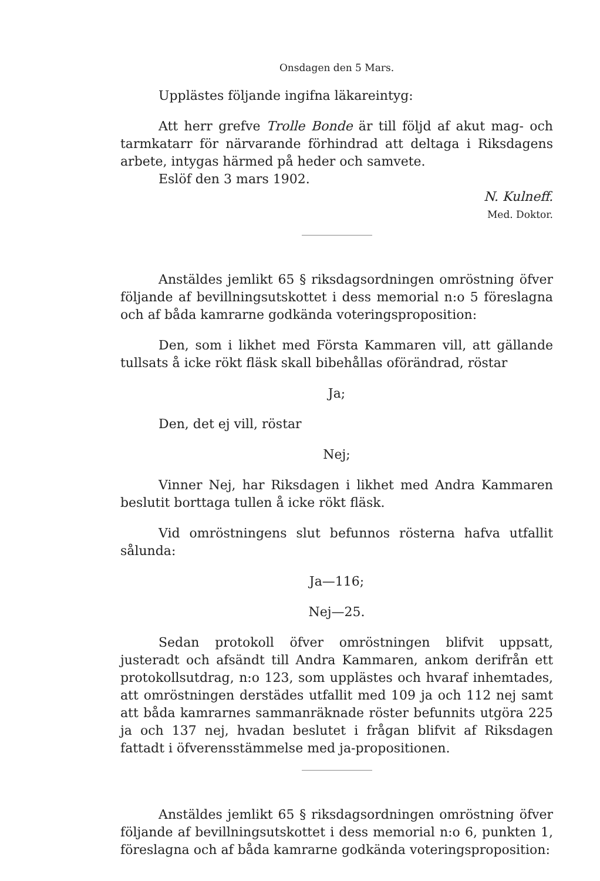Onsdagen den 5 Mars.
Upplästes följande ingifna läkareintyg:
Att herr grefve Trolle Bonde är till följd af akut mag- och tarmkatarr för närvarande förhindrad att deltaga i Riksdagens arbete, intygas härmed på heder och samvete.
Eslöf den 3 mars 1902.
N. Kulneff.
Med. Doktor.
Anstäldes jemlikt 65 § riksdagsordningen omröstning öfver följande af bevillningsutskottet i dess memorial n:o 5 föreslagna och af båda kamrarne godkända voteringsproposition:
Den, som i likhet med Första Kammaren vill, att gällande tullsats å icke rökt fläsk skall bibehållas oförändrad, röstar
Ja;
Den, det ej vill, röstar
Nej;
Vinner Nej, har Riksdagen i likhet med Andra Kammaren beslutit borttaga tullen å icke rökt fläsk.
Vid omröstningens slut befunnos rösterna hafva utfallit sålunda:
Ja—116;
Nej—25.
Sedan protokoll öfver omröstningen blifvit uppsatt, justeradt och afsändt till Andra Kammaren, ankom derifrån ett protokollsutdrag, n:o 123, som upplästes och hvaraf inhemtades, att omröstningen derstädes utfallit med 109 ja och 112 nej samt att båda kamrarnes sammanräknade röster befunnits utgöra 225 ja och 137 nej, hvadan beslutet i frågan blifvit af Riksdagen fattadt i öfverensstämmelse med ja-propositionen.
Anstäldes jemlikt 65 § riksdagsordningen omröstning öfver följande af bevillningsutskottet i dess memorial n:o 6, punkten 1, föreslagna och af båda kamrarne godkända voteringsproposition: